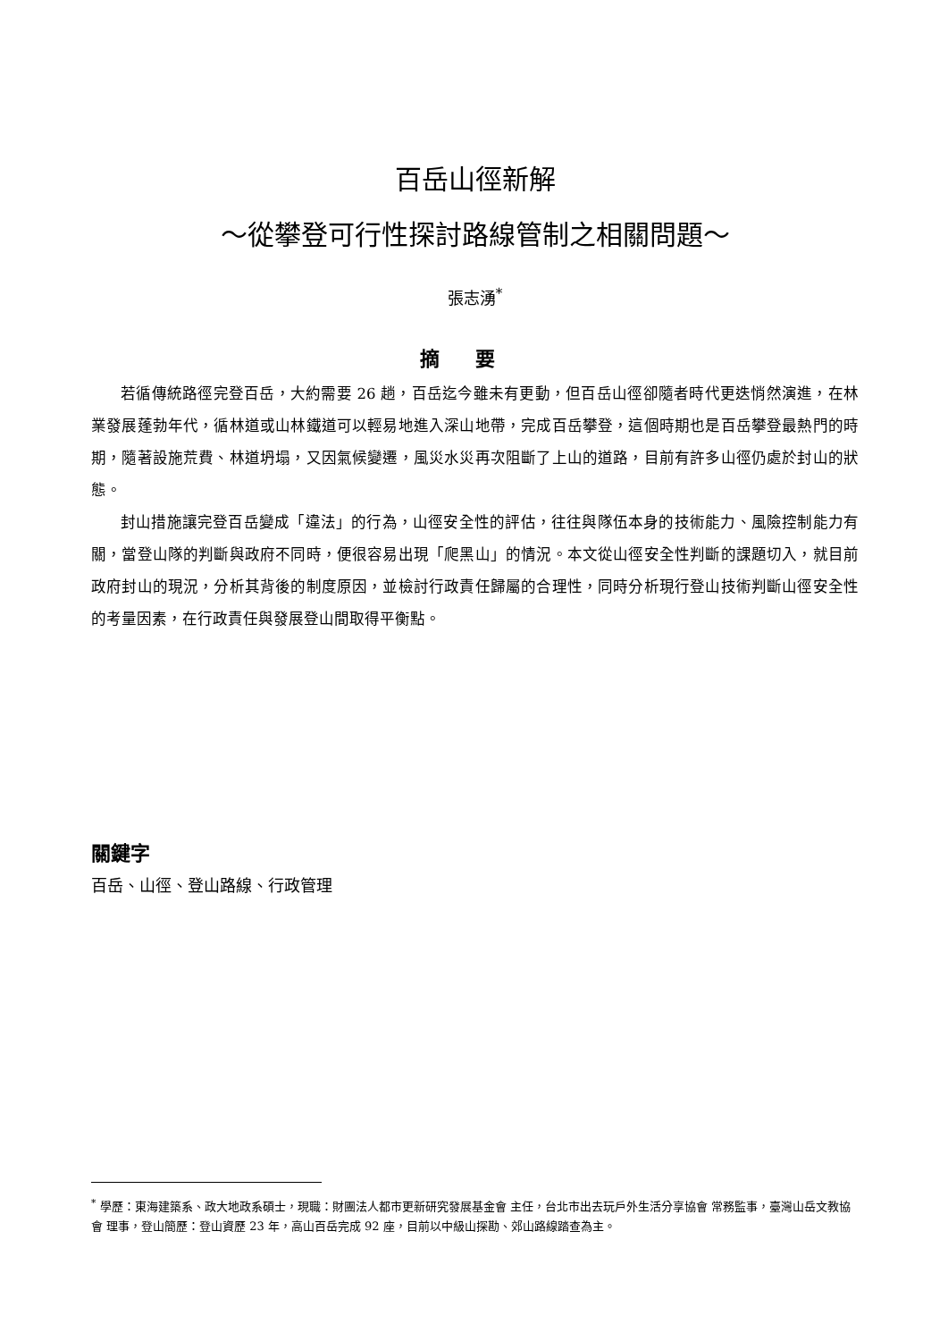百岳山徑新解
～從攀登可行性探討路線管制之相關問題～
張志湧<sup>*</sup>
摘要
若循傳統路徑完登百岳，大約需要 26 趟，百岳迄今雖未有更動，但百岳山徑卻隨者時代更迭悄然演進，在林業發展蓬勃年代，循林道或山林鐵道可以輕易地進入深山地帶，完成百岳攀登，這個時期也是百岳攀登最熱門的時期，隨著設施荒費、林道坍塌，又因氣候變遷，風災水災再次阻斷了上山的道路，目前有許多山徑仍處於封山的狀態。
封山措施讓完登百岳變成「違法」的行為，山徑安全性的評估，往往與隊伍本身的技術能力、風險控制能力有關，當登山隊的判斷與政府不同時，便很容易出現「爬黑山」的情況。本文從山徑安全性判斷的課題切入，就目前政府封山的現況，分析其背後的制度原因，並檢討行政責任歸屬的合理性，同時分析現行登山技術判斷山徑安全性的考量因素，在行政責任與發展登山間取得平衡點。
關鍵字
百岳、山徑、登山路線、行政管理
<sup>*</sup> 學歷：東海建築系、政大地政系碩士，現職：財團法人都市更新研究發展基金會 主任，台北市出去玩戶外生活分享協會 常務監事，臺灣山岳文教協會 理事，登山簡歷：登山資歷 23 年，高山百岳完成 92 座，目前以中級山探勘、郊山路線踏查為主。